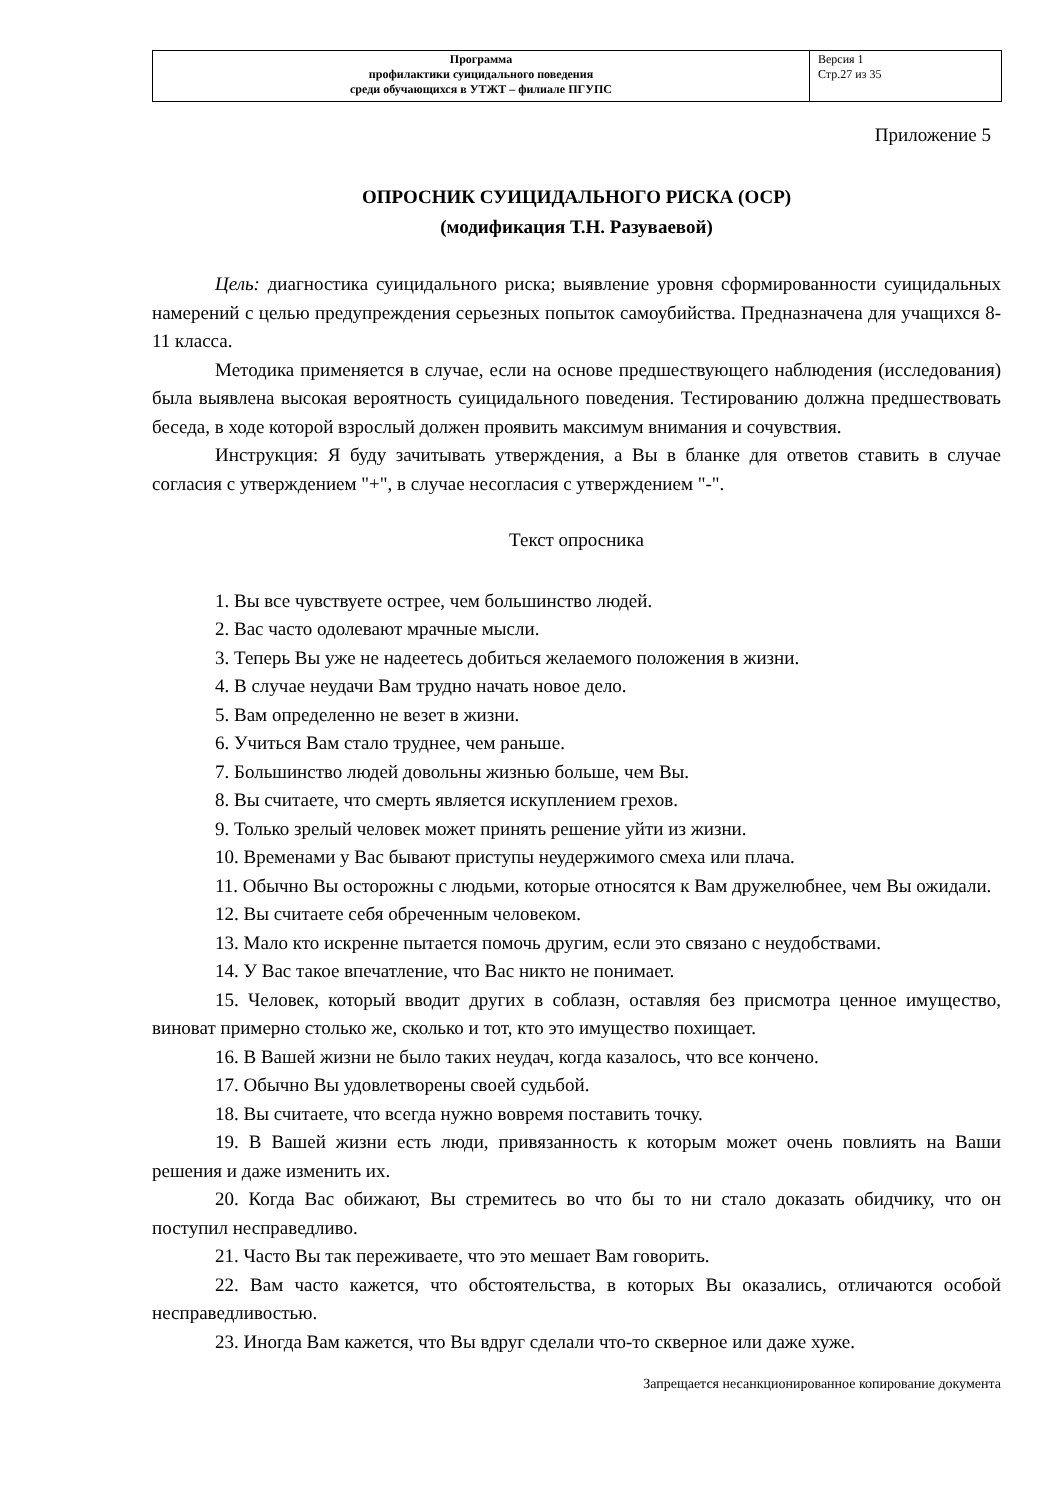| Программа профилактики суицидального поведения среди обучающихся в УТЖТ – филиале ПГУПС | Версия 1 Стр.27 из 35 |
Приложение 5
ОПРОСНИК СУИЦИДАЛЬНОГО РИСКА (ОСР)
(модификация Т.Н. Разуваевой)
Цель: диагностика суицидального риска; выявление уровня сформированности суицидальных намерений с целью предупреждения серьезных попыток самоубийства. Предназначена для учащихся 8-11 класса.
Методика применяется в случае, если на основе предшествующего наблюдения (исследования) была выявлена высокая вероятность суицидального поведения. Тестированию должна предшествовать беседа, в ходе которой взрослый должен проявить максимум внимания и сочувствия.
Инструкция: Я буду зачитывать утверждения, а Вы в бланке для ответов ставить в случае согласия с утверждением "+", в случае несогласия с утверждением "-".
Текст опросника
1. Вы все чувствуете острее, чем большинство людей.
2. Вас часто одолевают мрачные мысли.
3. Теперь Вы уже не надеетесь добиться желаемого положения в жизни.
4. В случае неудачи Вам трудно начать новое дело.
5. Вам определенно не везет в жизни.
6. Учиться Вам стало труднее, чем раньше.
7. Большинство людей довольны жизнью больше, чем Вы.
8. Вы считаете, что смерть является искуплением грехов.
9. Только зрелый человек может принять решение уйти из жизни.
10. Временами у Вас бывают приступы неудержимого смеха или плача.
11. Обычно Вы осторожны с людьми, которые относятся к Вам дружелюбнее, чем Вы ожидали.
12. Вы считаете себя обреченным человеком.
13. Мало кто искренне пытается помочь другим, если это связано с неудобствами.
14. У Вас такое впечатление, что Вас никто не понимает.
15. Человек, который вводит других в соблазн, оставляя без присмотра ценное имущество, виноват примерно столько же, сколько и тот, кто это имущество похищает.
16. В Вашей жизни не было таких неудач, когда казалось, что все кончено.
17. Обычно Вы удовлетворены своей судьбой.
18. Вы считаете, что всегда нужно вовремя поставить точку.
19. В Вашей жизни есть люди, привязанность к которым может очень повлиять на Ваши решения и даже изменить их.
20. Когда Вас обижают, Вы стремитесь во что бы то ни стало доказать обидчику, что он поступил несправедливо.
21. Часто Вы так переживаете, что это мешает Вам говорить.
22. Вам часто кажется, что обстоятельства, в которых Вы оказались, отличаются особой несправедливостью.
23. Иногда Вам кажется, что Вы вдруг сделали что-то скверное или даже хуже.
Запрещается несанкционированное копирование документа